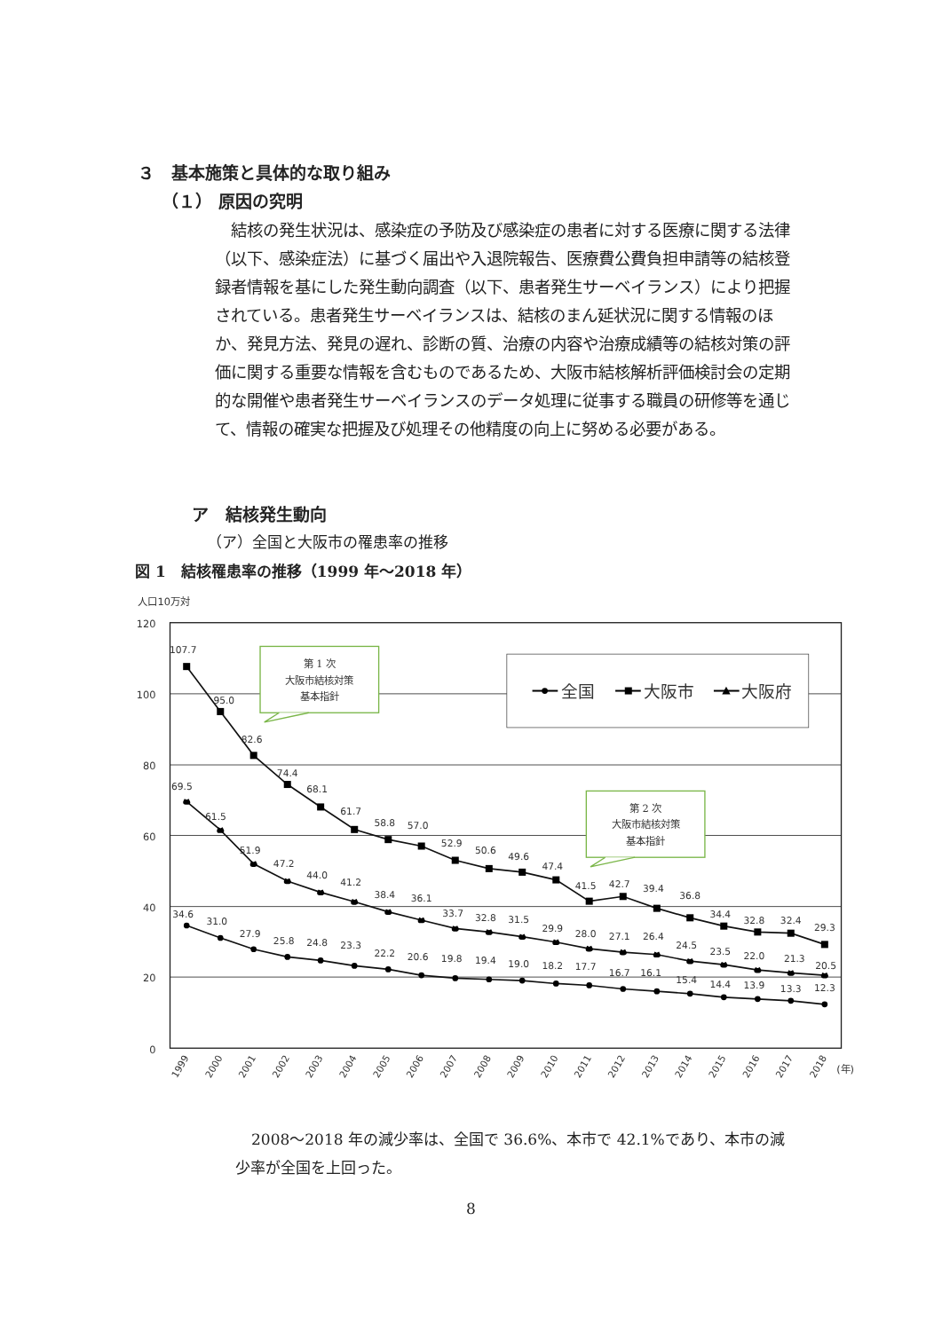３　基本施策と具体的な取り組み
（１） 原因の究明
　結核の発生状況は、感染症の予防及び感染症の患者に対する医療に関する法律（以下、感染症法）に基づく届出や入退院報告、医療費公費負担申請等の結核登録者情報を基にした発生動向調査（以下、患者発生サーベイランス）により把握されている。患者発生サーベイランスは、結核のまん延状況に関する情報のほか、発見方法、発見の遅れ、診断の質、治療の内容や治療成績等の結核対策の評価に関する重要な情報を含むものであるため、大阪市結核解析評価検討会の定期的な開催や患者発生サーベイランスのデータ処理に従事する職員の研修等を通じて、情報の確実な把握及び処理その他精度の向上に努める必要がある。
ア　結核発生動向
（ア）全国と大阪市の罹患率の推移
図 1　結核罹患率の推移（1999 年～2018 年）
人口10万対
120
100
80
60
40
20
0
全国
大阪市
大阪府
第 1 次
大阪市結核対策
基本指針
第 2 次
大阪市結核対策
基本指針
107.7
95.0
82.6
74.4
68.1
61.7
58.8
57.0
52.9
50.6
49.6
47.4
41.5
42.7
39.4
36.8
34.4
32.8
32.4
29.3
69.5
61.5
51.9
47.2
44.0
41.2
38.4
36.1
33.7
32.8
31.5
29.9
28.0
27.1
26.4
24.5
23.5
22.0
21.3
20.5
34.6
31.0
27.9
25.8
24.8
23.3
22.2
20.6
19.8
19.4
19.0
18.2
17.7
16.7
16.1
15.4
14.4
13.9
13.3
12.3
1999
2000
2001
2002
2003
2004
2005
2006
2007
2008
2009
2010
2011
2012
2013
2014
2015
2016
2017
2018
(年)
2008～2018 年の減少率は、全国で 36.6%、本市で 42.1%であり、本市の減少率が全国を上回った。
8